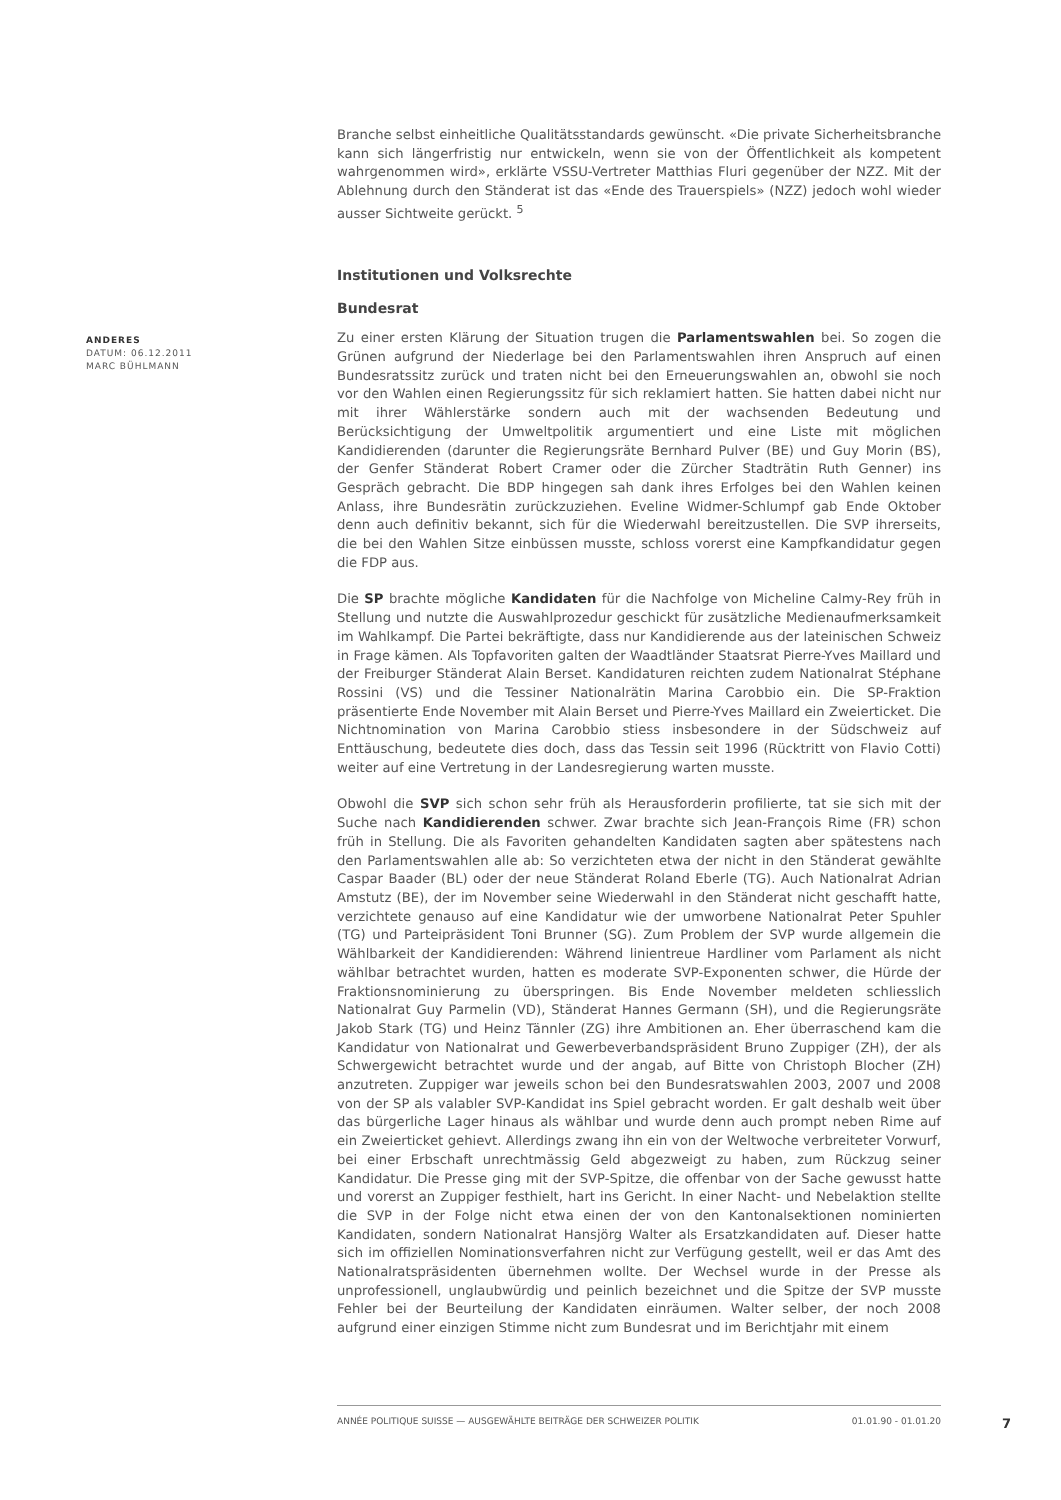Branche selbst einheitliche Qualitätsstandards gewünscht. «Die private Sicherheitsbranche kann sich längerfristig nur entwickeln, wenn sie von der Öffentlichkeit als kompetent wahrgenommen wird», erklärte VSSU-Vertreter Matthias Fluri gegenüber der NZZ. Mit der Ablehnung durch den Ständerat ist das «Ende des Trauerspiels» (NZZ) jedoch wohl wieder ausser Sichtweite gerückt. <sup>5</sup>
Institutionen und Volksrechte
Bundesrat
Zu einer ersten Klärung der Situation trugen die Parlamentswahlen bei. So zogen die Grünen aufgrund der Niederlage bei den Parlamentswahlen ihren Anspruch auf einen Bundesratssitz zurück und traten nicht bei den Erneuerungswahlen an, obwohl sie noch vor den Wahlen einen Regierungssitz für sich reklamiert hatten. Sie hatten dabei nicht nur mit ihrer Wählerstärke sondern auch mit der wachsenden Bedeutung und Berücksichtigung der Umweltpolitik argumentiert und eine Liste mit möglichen Kandidierenden (darunter die Regierungsräte Bernhard Pulver (BE) und Guy Morin (BS), der Genfer Ständerat Robert Cramer oder die Zürcher Stadträtin Ruth Genner) ins Gespräch gebracht. Die BDP hingegen sah dank ihres Erfolges bei den Wahlen keinen Anlass, ihre Bundesrätin zurückzuziehen. Eveline Widmer-Schlumpf gab Ende Oktober denn auch definitiv bekannt, sich für die Wiederwahl bereitzustellen. Die SVP ihrerseits, die bei den Wahlen Sitze einbüssen musste, schloss vorerst eine Kampfkandidatur gegen die FDP aus.
Die SP brachte mögliche Kandidaten für die Nachfolge von Micheline Calmy-Rey früh in Stellung und nutzte die Auswahlprozedur geschickt für zusätzliche Medienaufmerksamkeit im Wahlkampf. Die Partei bekräftigte, dass nur Kandidierende aus der lateinischen Schweiz in Frage kämen. Als Topfavoriten galten der Waadtländer Staatsrat Pierre-Yves Maillard und der Freiburger Ständerat Alain Berset. Kandidaturen reichten zudem Nationalrat Stéphane Rossini (VS) und die Tessiner Nationalrätin Marina Carobbio ein. Die SP-Fraktion präsentierte Ende November mit Alain Berset und Pierre-Yves Maillard ein Zweierticket. Die Nichtnomination von Marina Carobbio stiess insbesondere in der Südschweiz auf Enttäuschung, bedeutete dies doch, dass das Tessin seit 1996 (Rücktritt von Flavio Cotti) weiter auf eine Vertretung in der Landesregierung warten musste.
Obwohl die SVP sich schon sehr früh als Herausforderin profilierte, tat sie sich mit der Suche nach Kandidierenden schwer. Zwar brachte sich Jean-François Rime (FR) schon früh in Stellung. Die als Favoriten gehandelten Kandidaten sagten aber spätestens nach den Parlamentswahlen alle ab: So verzichteten etwa der nicht in den Ständerat gewählte Caspar Baader (BL) oder der neue Ständerat Roland Eberle (TG). Auch Nationalrat Adrian Amstutz (BE), der im November seine Wiederwahl in den Ständerat nicht geschafft hatte, verzichtete genauso auf eine Kandidatur wie der umworbene Nationalrat Peter Spuhler (TG) und Parteipräsident Toni Brunner (SG). Zum Problem der SVP wurde allgemein die Wählbarkeit der Kandidierenden: Während linientreue Hardliner vom Parlament als nicht wählbar betrachtet wurden, hatten es moderate SVP-Exponenten schwer, die Hürde der Fraktionsnominierung zu überspringen. Bis Ende November meldeten schliesslich Nationalrat Guy Parmelin (VD), Ständerat Hannes Germann (SH), und die Regierungsräte Jakob Stark (TG) und Heinz Tännler (ZG) ihre Ambitionen an. Eher überraschend kam die Kandidatur von Nationalrat und Gewerbeverbandspräsident Bruno Zuppiger (ZH), der als Schwergewicht betrachtet wurde und der angab, auf Bitte von Christoph Blocher (ZH) anzutreten. Zuppiger war jeweils schon bei den Bundesratswahlen 2003, 2007 und 2008 von der SP als valabler SVP-Kandidat ins Spiel gebracht worden. Er galt deshalb weit über das bürgerliche Lager hinaus als wählbar und wurde denn auch prompt neben Rime auf ein Zweierticket gehievt. Allerdings zwang ihn ein von der Weltwoche verbreiteter Vorwurf, bei einer Erbschaft unrechtmässig Geld abgezweigt zu haben, zum Rückzug seiner Kandidatur. Die Presse ging mit der SVP-Spitze, die offenbar von der Sache gewusst hatte und vorerst an Zuppiger festhielt, hart ins Gericht. In einer Nacht- und Nebelaktion stellte die SVP in der Folge nicht etwa einen der von den Kantonalsektionen nominierten Kandidaten, sondern Nationalrat Hansjörg Walter als Ersatzkandidaten auf. Dieser hatte sich im offiziellen Nominationsverfahren nicht zur Verfügung gestellt, weil er das Amt des Nationalratspräsidenten übernehmen wollte. Der Wechsel wurde in der Presse als unprofessionell, unglaubwürdig und peinlich bezeichnet und die Spitze der SVP musste Fehler bei der Beurteilung der Kandidaten einräumen. Walter selber, der noch 2008 aufgrund einer einzigen Stimme nicht zum Bundesrat und im Berichtjahr mit einem
ANDERES
DATUM: 06.12.2011
MARC BÜHLMANN
ANNÉE POLITIQUE SUISSE — AUSGEWÄHLTE BEITRÄGE DER SCHWEIZER POLITIK 01.01.90 - 01.01.20
7